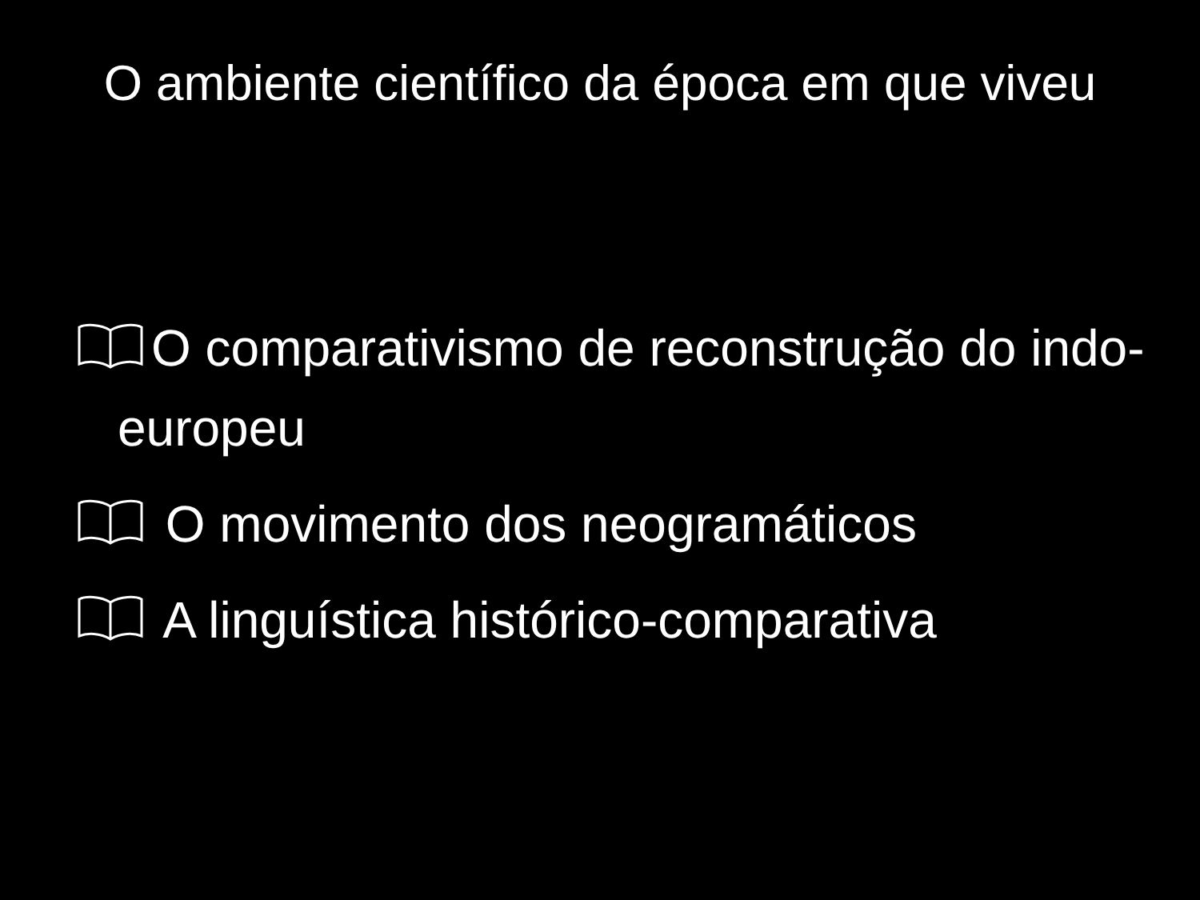O ambiente científico da época em que viveu
O comparativismo de reconstrução do indo-europeu
O movimento dos neogramáticos
A linguística histórico-comparativa